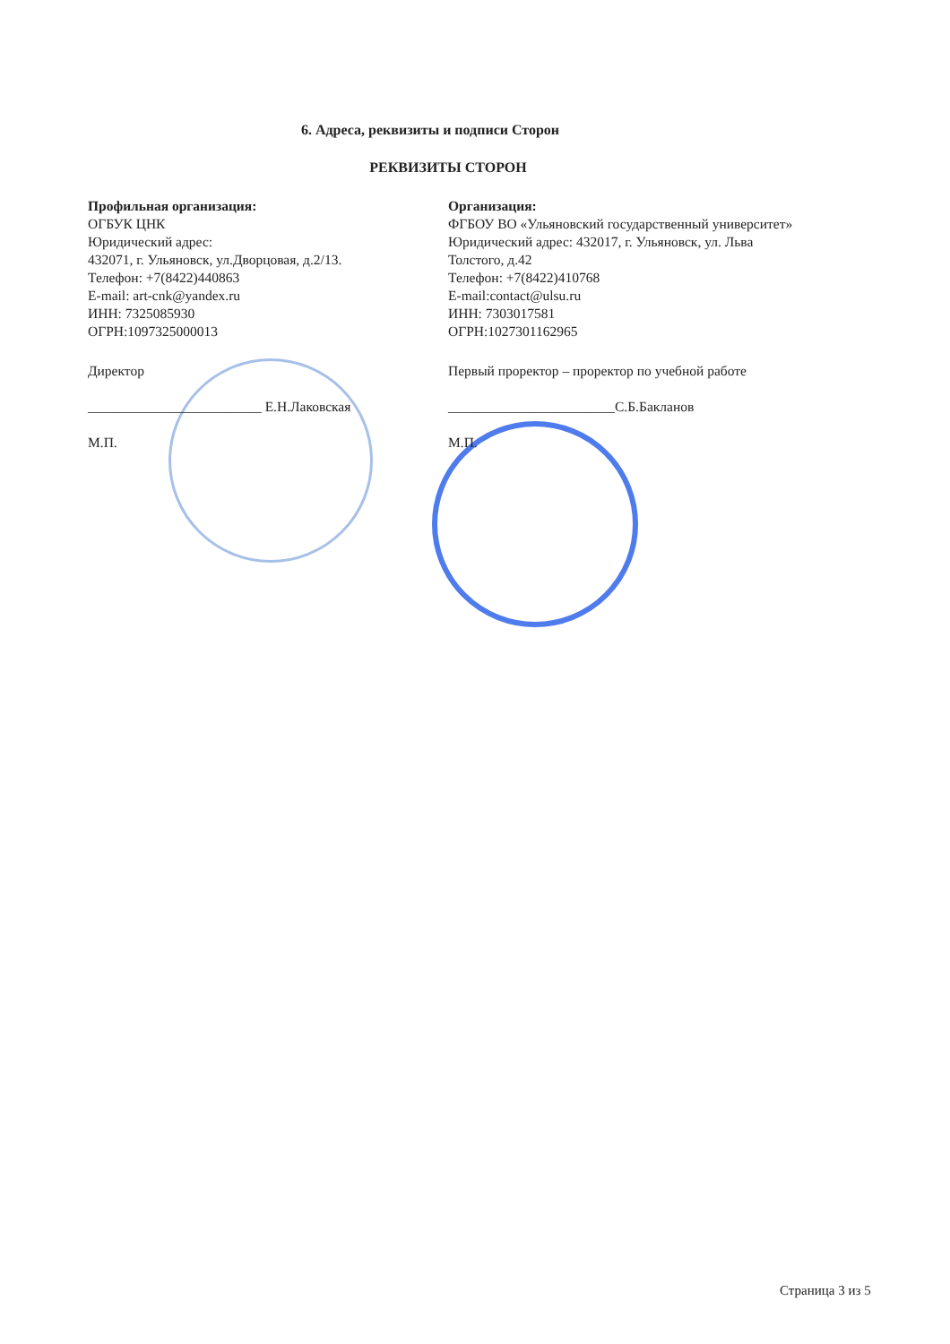6. Адреса, реквизиты и подписи Сторон
РЕКВИЗИТЫ СТОРОН
Профильная организация:
ОГБУК ЦНК
Юридический адрес:
432071, г. Ульяновск, ул.Дворцовая, д.2/13.
Телефон: +7(8422)440863
E-mail: art-cnk@yandex.ru
ИНН: 7325085930
ОГРН:1097325000013
Директор
_________________________ Е.Н.Лаковская
М.П.
Организация:
ФГБОУ ВО «Ульяновский государственный университет»
Юридический адрес: 432017, г. Ульяновск, ул. Льва
Толстого, д.42
Телефон: +7(8422)410768
E-mail:contact@ulsu.ru
ИНН: 7303017581
ОГРН:1027301162965
Первый проректор – проректор по учебной работе
________________________С.Б.Бакланов
М.П.
Страница 3 из 5